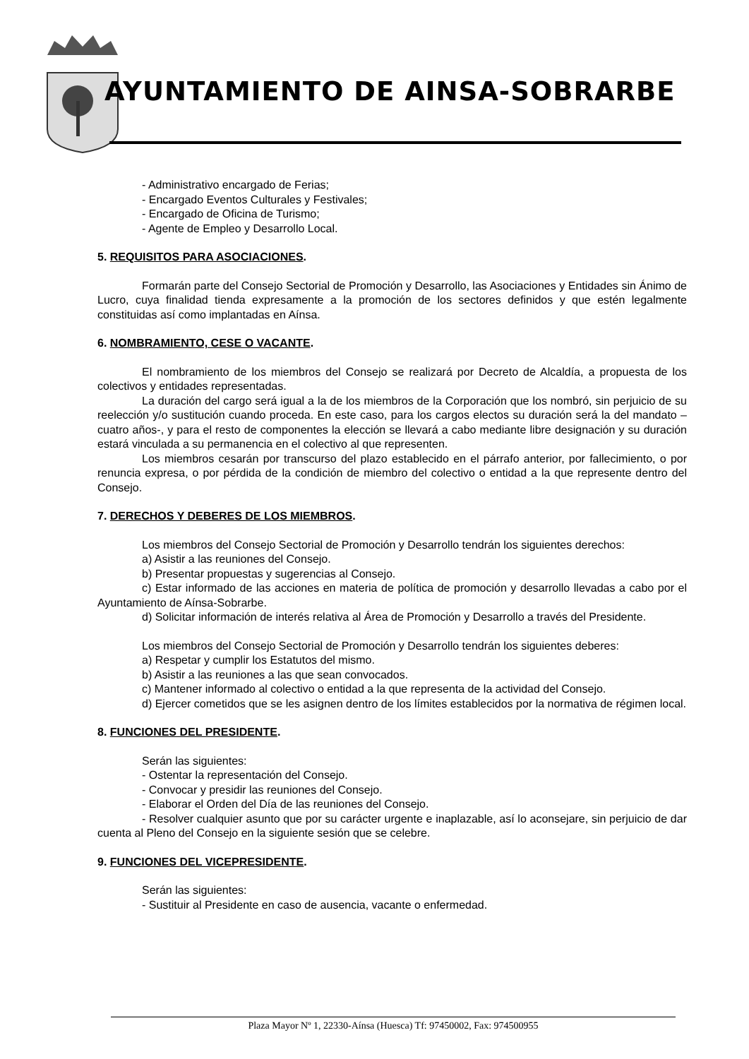AYUNTAMIENTO DE AINSA-SOBRARBE
- Administrativo encargado de Ferias;
- Encargado Eventos Culturales y Festivales;
- Encargado de Oficina de Turismo;
- Agente de Empleo y Desarrollo Local.
5. REQUISITOS PARA ASOCIACIONES.
Formarán parte del Consejo Sectorial de Promoción y Desarrollo, las Asociaciones y Entidades sin Ánimo de Lucro, cuya finalidad tienda expresamente a la promoción de los sectores definidos y que estén legalmente constituidas así como implantadas en Aínsa.
6. NOMBRAMIENTO, CESE O VACANTE.
El nombramiento de los miembros del Consejo se realizará por Decreto de Alcaldía, a propuesta de los colectivos y entidades representadas.
La duración del cargo será igual a la de los miembros de la Corporación que los nombró, sin perjuicio de su reelección y/o sustitución cuando proceda. En este caso, para los cargos electos su duración será la del mandato –cuatro años-, y para el resto de componentes la elección se llevará a cabo mediante libre designación y su duración estará vinculada a su permanencia en el colectivo al que representen.
Los miembros cesarán por transcurso del plazo establecido en el párrafo anterior, por fallecimiento, o por renuncia expresa, o por pérdida de la condición de miembro del colectivo o entidad a la que represente dentro del Consejo.
7. DERECHOS Y DEBERES DE LOS MIEMBROS.
Los miembros del Consejo Sectorial de Promoción y Desarrollo tendrán los siguientes derechos:
a) Asistir a las reuniones del Consejo.
b) Presentar propuestas y sugerencias al Consejo.
c) Estar informado de las acciones en materia de política de promoción y desarrollo llevadas a cabo por el Ayuntamiento de Aínsa-Sobrarbe.
d) Solicitar información de interés relativa al Área de Promoción y Desarrollo a través del Presidente.
Los miembros del Consejo Sectorial de Promoción y Desarrollo tendrán los siguientes deberes:
a) Respetar y cumplir los Estatutos del mismo.
b) Asistir a las reuniones a las que sean convocados.
c) Mantener informado al colectivo o entidad a la que representa de la actividad del Consejo.
d) Ejercer cometidos que se les asignen dentro de los límites establecidos por la normativa de régimen local.
8. FUNCIONES DEL PRESIDENTE.
Serán las siguientes:
- Ostentar la representación del Consejo.
- Convocar y presidir las reuniones del Consejo.
- Elaborar el Orden del Día de las reuniones del Consejo.
- Resolver cualquier asunto que por su carácter urgente e inaplazable, así lo aconsejare, sin perjuicio de dar cuenta al Pleno del Consejo en la siguiente sesión que se celebre.
9. FUNCIONES DEL VICEPRESIDENTE.
Serán las siguientes:
- Sustituir al Presidente en caso de ausencia, vacante o enfermedad.
Plaza Mayor Nº 1, 22330-Aínsa (Huesca) Tf: 97450002, Fax: 974500955